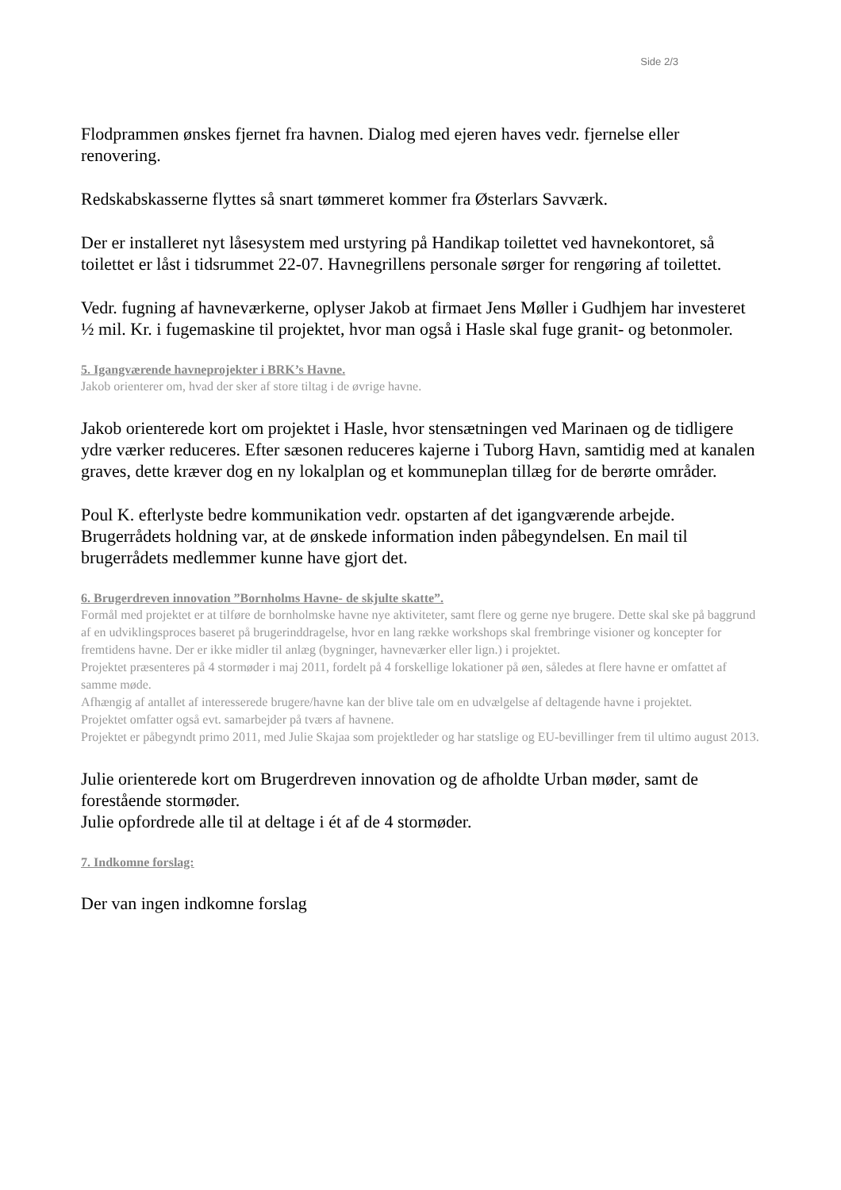Side 2/3
Flodprammen ønskes fjernet fra havnen. Dialog med ejeren haves vedr. fjernelse eller renovering.
Redskabskasserne flyttes så snart tømmeret kommer fra Østerlars Savværk.
Der er installeret nyt låsesystem med urstyring på Handikap toilettet ved havnekontoret, så toilettet er låst i tidsrummet 22-07. Havnegrillens personale sørger for rengøring af toilettet.
Vedr. fugning af havneværkerne, oplyser Jakob at firmaet Jens Møller i Gudhjem har investeret ½ mil. Kr. i fugemaskine til projektet, hvor man også i Hasle skal fuge granit- og betonmoler.
5. Igangværende havneprojekter i BRK’s Havne.
Jakob orienterer om, hvad der sker af store tiltag i de øvrige havne.
Jakob orienterede kort om projektet i Hasle, hvor stensætningen ved Marinaen og de tidligere ydre værker reduceres. Efter sæsonen reduceres kajerne i Tuborg Havn, samtidig med at kanalen graves, dette kræver dog en ny lokalplan og et kommuneplan tillæg for de berørte områder.
Poul K. efterlyste bedre kommunikation vedr. opstarten af det igangværende arbejde. Brugerrådets holdning var, at de ønskede information inden påbegyndelsen. En mail til brugerrådets medlemmer kunne have gjort det.
6. Brugerdreven innovation ”Bornholms Havne- de skjulte skatte”.
Formål med projektet er at tilføre de bornholmske havne nye aktiviteter, samt flere og gerne nye brugere. Dette skal ske på baggrund af en udviklingsproces baseret på brugerinddragelse, hvor en lang række workshops skal frembringe visioner og koncepter for fremtidens havne. Der er ikke midler til anlæg (bygninger, havneværker eller lign.) i projektet.
Projektet præsenteres på 4 stormøder i maj 2011, fordelt på 4 forskellige lokationer på øen, således at flere havne er omfattet af samme møde.
Afhængig af antallet af interesserede brugere/havne kan der blive tale om en udvælgelse af deltagende havne i projektet.
Projektet omfatter også evt. samarbejder på tværs af havnene.
Projektet er påbegyndt primo 2011, med Julie Skajaa som projektleder og har statslige og EU-bevillinger frem til ultimo august 2013.
Julie orienterede kort om Brugerdreven innovation og de afholdte Urban møder, samt de forestående stormøder.
Julie opfordrede alle til at deltage i ét af de 4 stormøder.
7. Indkomne forslag:
Der van ingen indkomne forslag